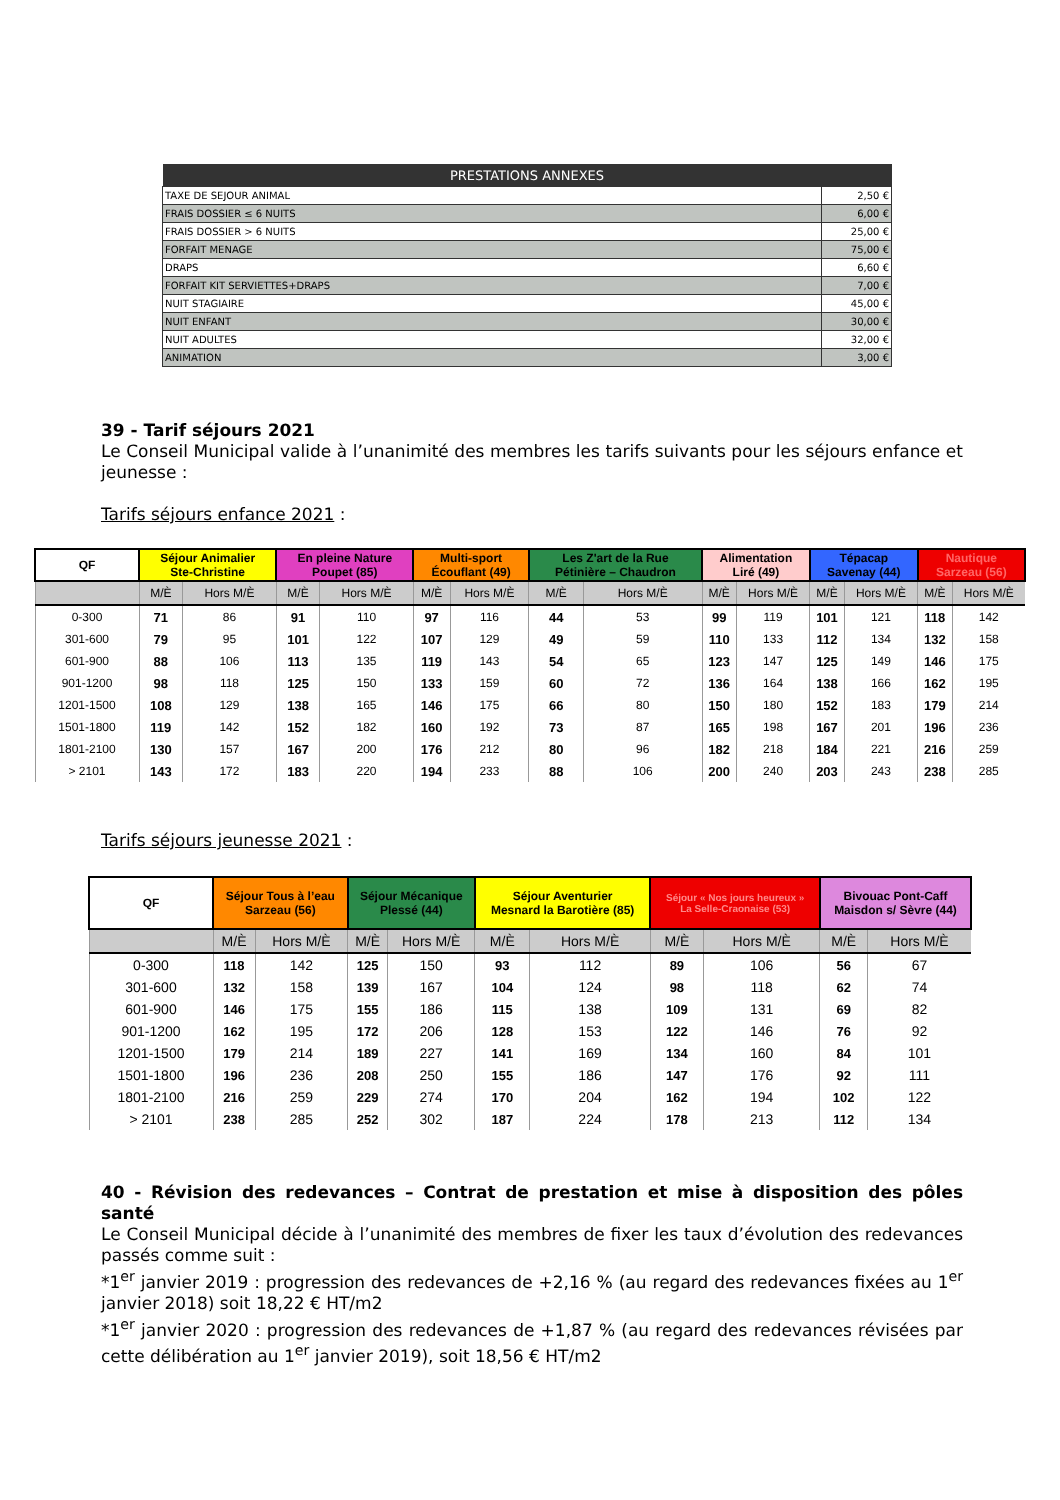| PRESTATIONS ANNEXES | |
| --- | --- |
| TAXE DE SEJOUR ANIMAL | 2,50 € |
| FRAIS DOSSIER ≤ 6 NUITS | 6,00 € |
| FRAIS DOSSIER > 6 NUITS | 25,00 € |
| FORFAIT MENAGE | 75,00 € |
| DRAPS | 6,60 € |
| FORFAIT KIT SERVIETTES+DRAPS | 7,00 € |
| NUIT STAGIAIRE | 45,00 € |
| NUIT ENFANT | 30,00 € |
| NUIT ADULTES | 32,00 € |
| ANIMATION | 3,00 € |
39 - Tarif séjours 2021
Le Conseil Municipal valide à l’unanimité des membres les tarifs suivants pour les séjours enfance et jeunesse :
Tarifs séjours enfance 2021 :
| QF | Séjour Animalier Ste-Christine | | En pleine Nature Poupet (85) | | Multi-sport Écouflant (49) | | Les Z'art de la Rue Pétinière – Chaudron | | Alimentation Liré (49) | | Tépacap Savenay (44) | | Nautique Sarzeau (56) | |
| --- | --- | --- | --- | --- | --- | --- | --- | --- | --- | --- | --- | --- | --- | --- |
| | M/È | Hors M/È | M/È | Hors M/È | M/È | Hors M/È | M/È | Hors M/È | M/È | Hors M/È | M/È | Hors M/È | M/È | Hors M/È |
| 0-300 | 71 | 86 | 91 | 110 | 97 | 116 | 44 | 53 | 99 | 119 | 101 | 121 | 118 | 142 |
| 301-600 | 79 | 95 | 101 | 122 | 107 | 129 | 49 | 59 | 110 | 133 | 112 | 134 | 132 | 158 |
| 601-900 | 88 | 106 | 113 | 135 | 119 | 143 | 54 | 65 | 123 | 147 | 125 | 149 | 146 | 175 |
| 901-1200 | 98 | 118 | 125 | 150 | 133 | 159 | 60 | 72 | 136 | 164 | 138 | 166 | 162 | 195 |
| 1201-1500 | 108 | 129 | 138 | 165 | 146 | 175 | 66 | 80 | 150 | 180 | 152 | 183 | 179 | 214 |
| 1501-1800 | 119 | 142 | 152 | 182 | 160 | 192 | 73 | 87 | 165 | 198 | 167 | 201 | 196 | 236 |
| 1801-2100 | 130 | 157 | 167 | 200 | 176 | 212 | 80 | 96 | 182 | 218 | 184 | 221 | 216 | 259 |
| > 2101 | 143 | 172 | 183 | 220 | 194 | 233 | 88 | 106 | 200 | 240 | 203 | 243 | 238 | 285 |
Tarifs séjours jeunesse 2021 :
| QF | Séjour Tous à l’eau Sarzeau (56) | | Séjour Mécanique Plessé (44) | | Séjour Aventurier Mesnard la Barotière (85) | | Séjour « Nos jours heureux » La Selle-Craonaise (53) | | Bivouac Pont-Caff Maisdon s/ Sèvre (44) | |
| --- | --- | --- | --- | --- | --- | --- | --- | --- | --- | --- |
| | M/È | Hors M/È | M/È | Hors M/È | M/È | Hors M/È | M/È | Hors M/È | M/È | Hors M/È |
| 0-300 | 118 | 142 | 125 | 150 | 93 | 112 | 89 | 106 | 56 | 67 |
| 301-600 | 132 | 158 | 139 | 167 | 104 | 124 | 98 | 118 | 62 | 74 |
| 601-900 | 146 | 175 | 155 | 186 | 115 | 138 | 109 | 131 | 69 | 82 |
| 901-1200 | 162 | 195 | 172 | 206 | 128 | 153 | 122 | 146 | 76 | 92 |
| 1201-1500 | 179 | 214 | 189 | 227 | 141 | 169 | 134 | 160 | 84 | 101 |
| 1501-1800 | 196 | 236 | 208 | 250 | 155 | 186 | 147 | 176 | 92 | 111 |
| 1801-2100 | 216 | 259 | 229 | 274 | 170 | 204 | 162 | 194 | 102 | 122 |
| > 2101 | 238 | 285 | 252 | 302 | 187 | 224 | 178 | 213 | 112 | 134 |
40 - Révision des redevances – Contrat de prestation et mise à disposition des pôles santé
Le Conseil Municipal décide à l’unanimité des membres de fixer les taux d’évolution des redevances passés comme suit :
*1<sup>er</sup> janvier 2019 : progression des redevances de +2,16 % (au regard des redevances fixées au 1<sup>er</sup> janvier 2018) soit 18,22 € HT/m2
*1<sup>er</sup> janvier 2020 : progression des redevances de +1,87 % (au regard des redevances révisées par cette délibération au 1<sup>er</sup> janvier 2019), soit 18,56 € HT/m2